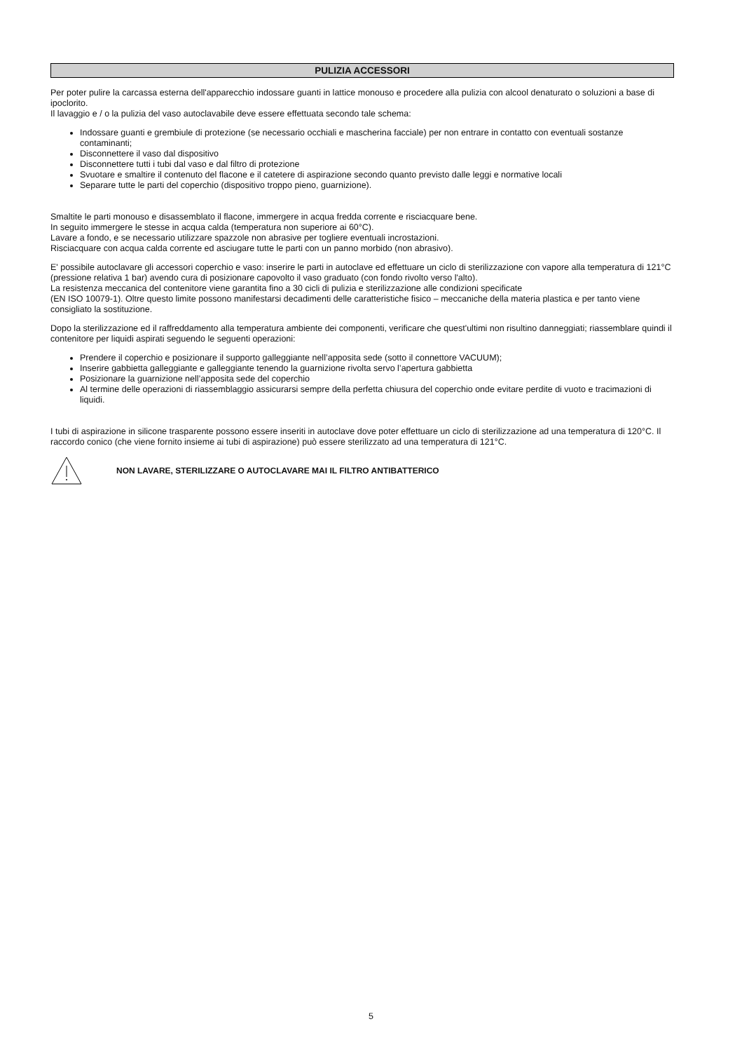PULIZIA ACCESSORI
Per poter pulire la carcassa esterna dell'apparecchio indossare guanti in lattice monouso e procedere alla pulizia con alcool denaturato o soluzioni a base di ipoclorito.
Il lavaggio e / o la pulizia del vaso autoclavabile deve essere effettuata secondo tale schema:
Indossare guanti e grembiule di protezione (se necessario occhiali e mascherina facciale) per non entrare in contatto con eventuali sostanze contaminanti;
Disconnettere il vaso dal dispositivo
Disconnettere tutti i tubi dal vaso e dal filtro di protezione
Svuotare e smaltire il contenuto del flacone e il catetere di aspirazione secondo quanto previsto dalle leggi e normative locali
Separare tutte le parti del coperchio (dispositivo troppo pieno, guarnizione).
Smaltite le parti monouso e disassemblato il flacone, immergere in acqua fredda corrente e risciacquare bene.
In seguito immergere le stesse in acqua calda (temperatura non superiore ai 60°C).
Lavare a fondo, e se necessario utilizzare spazzole non abrasive per togliere eventuali incrostazioni.
Risciacquare con acqua calda corrente ed asciugare tutte le parti con un panno morbido (non abrasivo).
E' possibile autoclavare gli accessori coperchio e vaso: inserire le parti in autoclave ed effettuare un ciclo di sterilizzazione con vapore alla temperatura di 121°C (pressione relativa 1 bar) avendo cura di posizionare capovolto il vaso graduato (con fondo rivolto verso l'alto).
La resistenza meccanica del contenitore viene garantita fino a 30 cicli di pulizia e sterilizzazione alle condizioni specificate
(EN ISO 10079-1). Oltre questo limite possono manifestarsi decadimenti delle caratteristiche fisico – meccaniche della materia plastica e per tanto viene consigliato la sostituzione.
Dopo la sterilizzazione ed il raffreddamento alla temperatura ambiente dei componenti, verificare che quest'ultimi non risultino danneggiati; riassemblare quindi il contenitore per liquidi aspirati seguendo le seguenti operazioni:
Prendere il coperchio e posizionare il supporto galleggiante nell’apposita sede (sotto il connettore VACUUM);
Inserire gabbietta galleggiante e galleggiante tenendo la guarnizione rivolta servo l’apertura gabbietta
Posizionare la guarnizione nell’apposita sede del coperchio
Al termine delle operazioni di riassemblaggio assicurarsi sempre della perfetta chiusura del coperchio onde evitare perdite di vuoto e tracimazioni di liquidi.
I tubi di aspirazione in silicone trasparente possono essere inseriti in autoclave dove poter effettuare un ciclo di sterilizzazione ad una temperatura di 120°C. Il raccordo conico (che viene fornito insieme ai tubi di aspirazione) può essere sterilizzato ad una temperatura di 121°C.
NON LAVARE, STERILIZZARE O AUTOCLAVARE MAI IL FILTRO ANTIBATTERICO
5